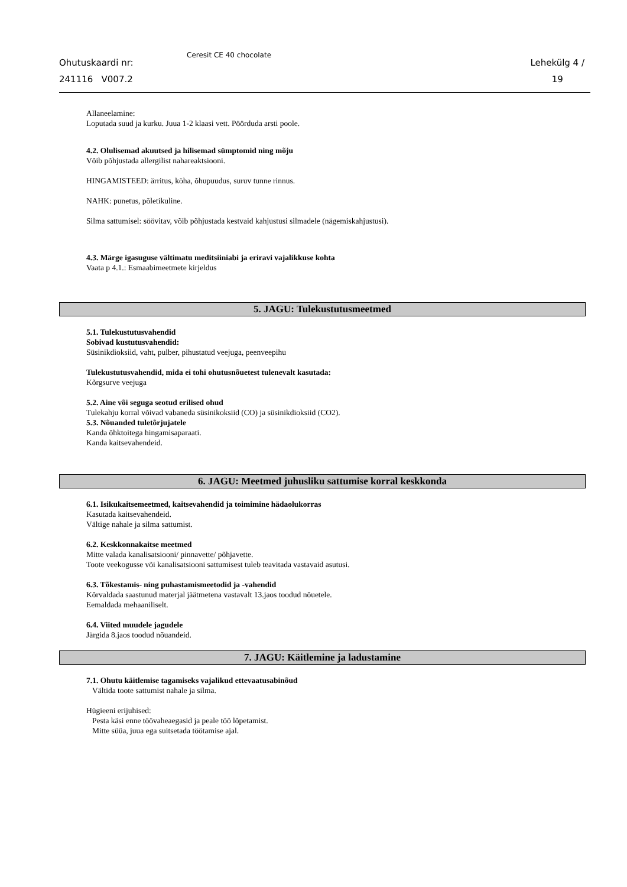Ohutuskaardi nr:
241116 V007.2
Ceresit CE 40 chocolate
Lehekülg 4 /
19
Allaneelamine:
Loputada suud ja kurku. Juua 1-2 klaasi vett. Pöörduda arsti poole.
4.2. Olulisemad akuutsed ja hilisemad sümptomid ning mõju
Võib põhjustada allergilist nahareaktsiooni.
HINGAMISTEED: ärritus, köha, õhupuudus, suruv tunne rinnus.
NAHK: punetus, põletikuline.
Silma sattumisel: söövitav, võib põhjustada kestvaid kahjustusi silmadele (nägemiskahjustusi).
4.3. Märge igasuguse vältimatu meditsiiniabi ja eriravi vajalikkuse kohta
Vaata p 4.1.: Esmaabimeetmete kirjeldus
5. JAGU: Tulekustutusmeetmed
5.1. Tulekustutusvahendid
Sobivad kustutusvahendid:
Süsinikdioksiid, vaht, pulber, pihustatud veejuga, peenveepihu
Tulekustutusvahendid, mida ei tohi ohutusnõuetest tulenevalt kasutada:
Kõrgsurve veejuga
5.2. Aine või seguga seotud erilised ohud
Tulekahju korral võivad vabaneda süsinikoksiid (CO) ja süsinikdioksiid (CO2).
5.3. Nõuanded tuletõrjujatele
Kanda õhktoitega hingamisaparaati.
Kanda kaitsevahendeid.
6. JAGU: Meetmed juhusliku sattumise korral keskkonda
6.1. Isikukaitsemeetmed, kaitsevahendid ja toimimine hädaolukorras
Kasutada kaitsevahendeid.
Vältige nahale ja silma sattumist.
6.2. Keskkonnakaitse meetmed
Mitte valada kanalisatsiooni/ pinnavette/ põhjavette.
Toote veekogusse või kanalisatsiooni sattumisest tuleb teavitada vastavaid asutusi.
6.3. Tõkestamis- ning puhastamismeetodid ja -vahendid
Kõrvaldada saastunud materjal jäätmetena vastavalt 13.jaos toodud nõuetele.
Eemaldada mehaaniliselt.
6.4. Viited muudele jagudele
Järgida 8.jaos toodud nõuandeid.
7. JAGU: Käitlemine ja ladustamine
7.1. Ohutu käitlemise tagamiseks vajalikud ettevaatusabinõud
Vältida toote sattumist nahale ja silma.
Hügieeni erijuhised:
Pesta käsi enne töövaheaegasid ja peale töö lõpetamist.
Mitte süüa, juua ega suitsetada töötamise ajal.